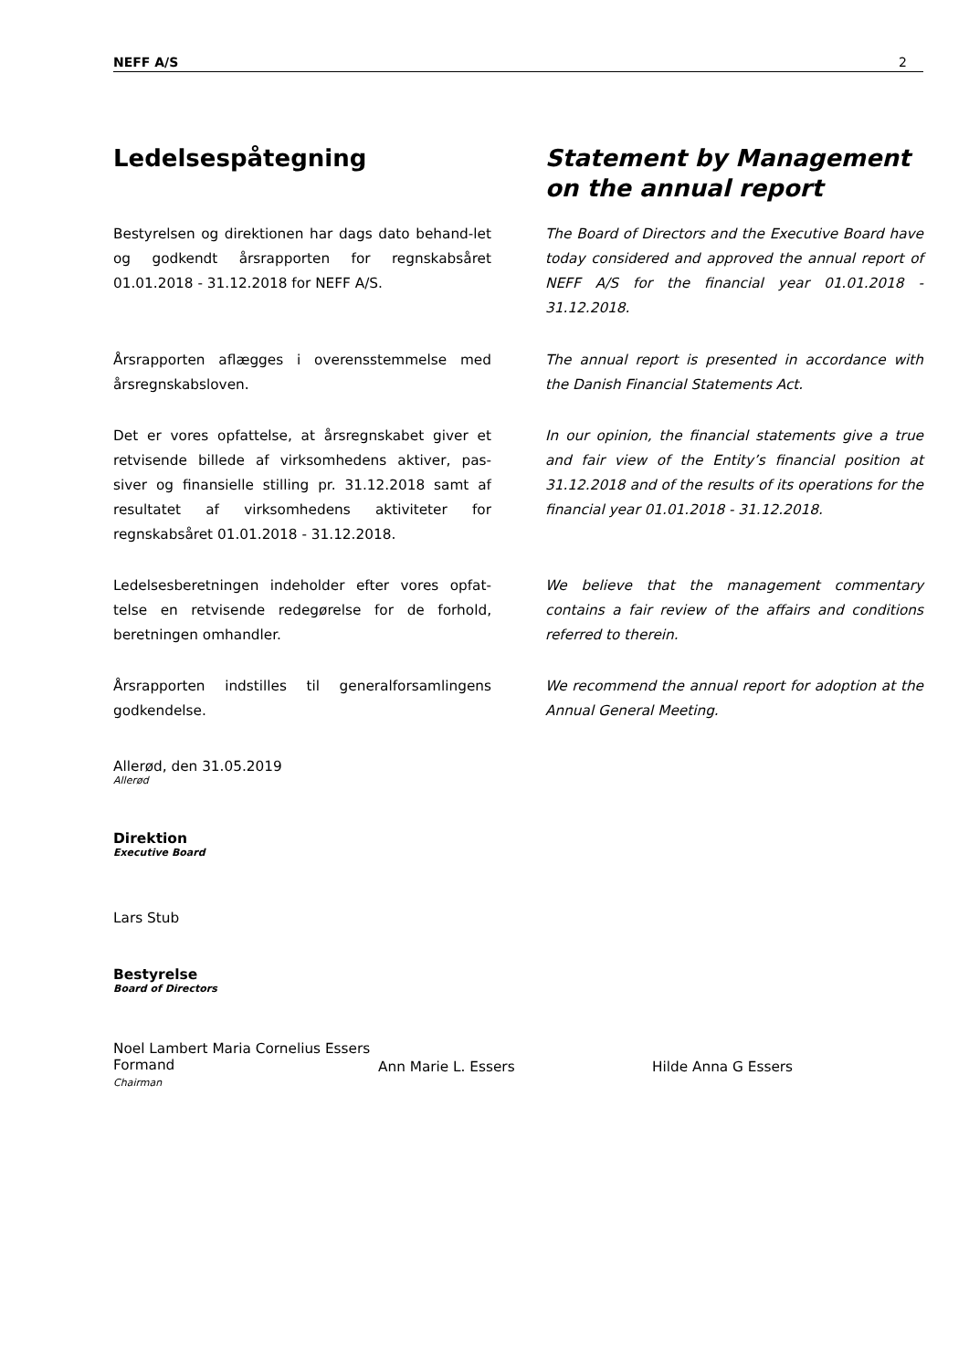NEFF A/S 2
Ledelsespåtegning Statement by Management on the annual report
Bestyrelsen og direktionen har dags dato behand-let og godkendt årsrapporten for regnskabsåret 01.01.2018 - 31.12.2018 for NEFF A/S.
The Board of Directors and the Executive Board have today considered and approved the annual report of NEFF A/S for the financial year 01.01.2018 - 31.12.2018.
Årsrapporten aflægges i overensstemmelse med årsregnskabsloven.
The annual report is presented in accordance with the Danish Financial Statements Act.
Det er vores opfattelse, at årsregnskabet giver et retvisende billede af virksomhedens aktiver, pas-siver og finansielle stilling pr. 31.12.2018 samt af resultatet af virksomhedens aktiviteter for regnskabsåret 01.01.2018 - 31.12.2018.
In our opinion, the financial statements give a true and fair view of the Entity’s financial position at 31.12.2018 and of the results of its operations for the financial year 01.01.2018 - 31.12.2018.
Ledelsesberetningen indeholder efter vores opfat-telse en retvisende redegørelse for de forhold, beretningen omhandler.
We believe that the management commentary contains a fair review of the affairs and conditions referred to therein.
Årsrapporten indstilles til generalforsamlingens godkendelse.
We recommend the annual report for adoption at the Annual General Meeting.
Allerød, den 31.05.2019
Allerød
Direktion
Executive Board
Lars Stub
Bestyrelse
Board of Directors
Noel Lambert Maria Cornelius Essers
Formand
Chairman
Ann Marie L. Essers Hilde Anna G Essers